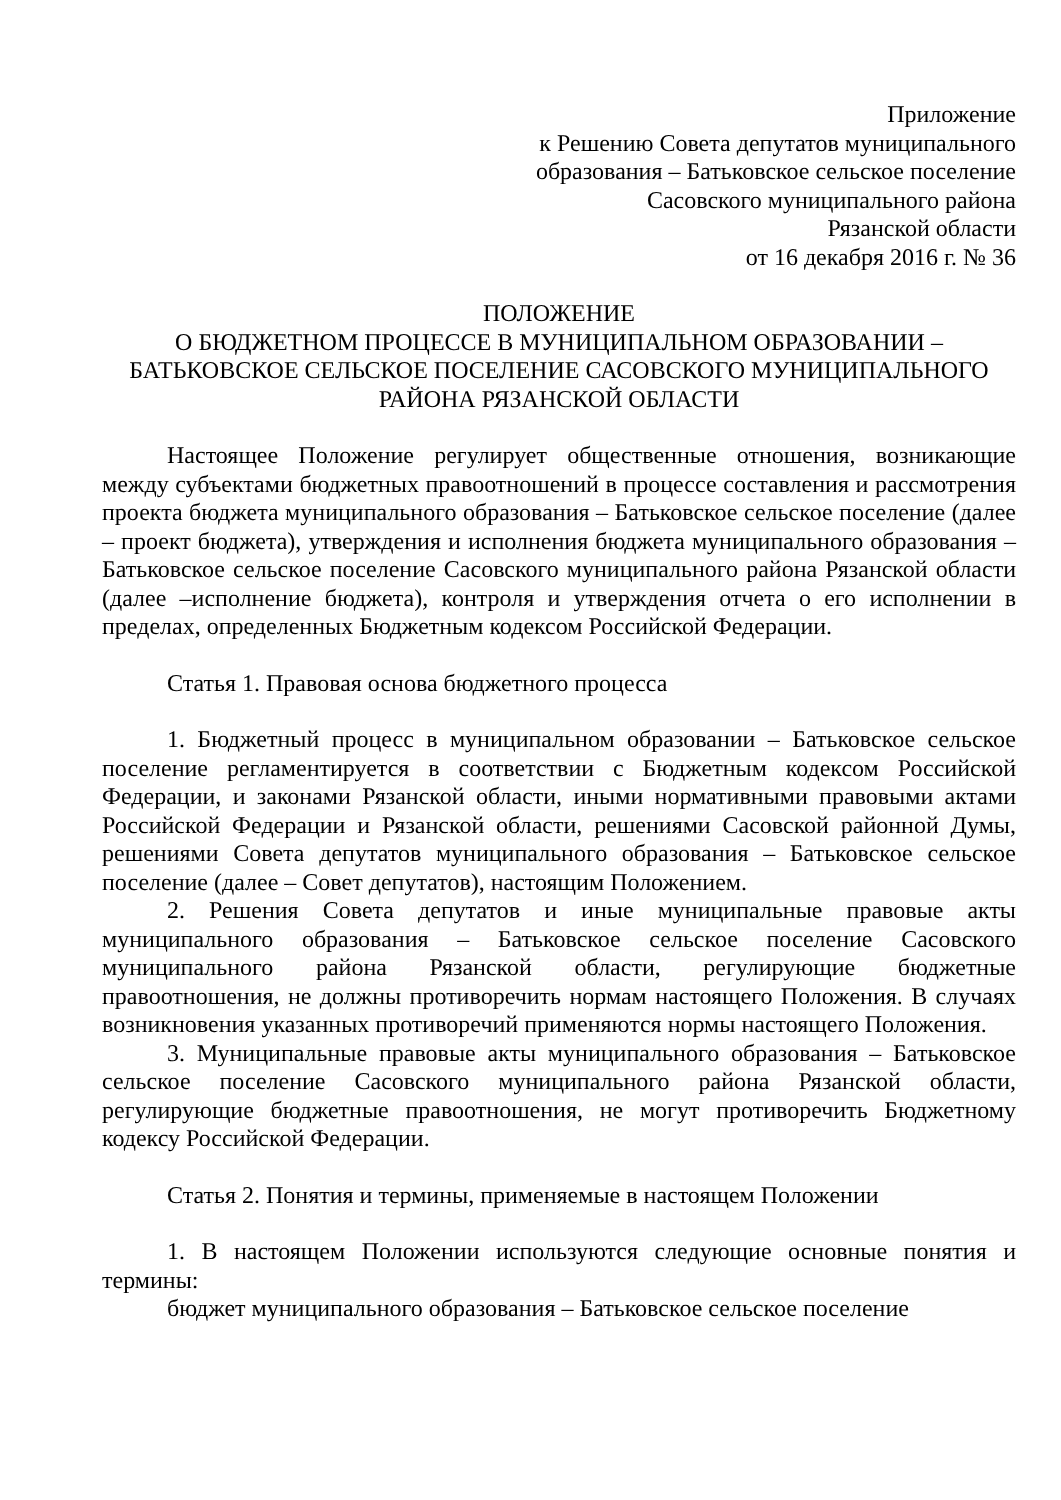Приложение
к Решению Совета депутатов муниципального
образования – Батьковское сельское поселение
Сасовского муниципального района
Рязанской области
от 16 декабря 2016 г. № 36
ПОЛОЖЕНИЕ
О БЮДЖЕТНОМ ПРОЦЕССЕ В МУНИЦИПАЛЬНОМ ОБРАЗОВАНИИ – БАТЬКОВСКОЕ СЕЛЬСКОЕ ПОСЕЛЕНИЕ САСОВСКОГО МУНИЦИПАЛЬНОГО РАЙОНА РЯЗАНСКОЙ ОБЛАСТИ
Настоящее Положение регулирует общественные отношения, возникающие между субъектами бюджетных правоотношений в процессе составления и рассмотрения проекта бюджета муниципального образования – Батьковское сельское поселение (далее – проект бюджета), утверждения и исполнения бюджета муниципального образования – Батьковское сельское поселение Сасовского муниципального района Рязанской области (далее –исполнение бюджета), контроля и утверждения отчета о его исполнении в пределах, определенных Бюджетным кодексом Российской Федерации.
Статья 1. Правовая основа бюджетного процесса
1. Бюджетный процесс в муниципальном образовании – Батьковское сельское поселение регламентируется в соответствии с Бюджетным кодексом Российской Федерации, и законами Рязанской области, иными нормативными правовыми актами Российской Федерации и Рязанской области, решениями Сасовской районной Думы, решениями Совета депутатов муниципального образования – Батьковское сельское поселение (далее – Совет депутатов), настоящим Положением.
2. Решения Совета депутатов и иные муниципальные правовые акты муниципального образования – Батьковское сельское поселение Сасовского муниципального района Рязанской области, регулирующие бюджетные правоотношения, не должны противоречить нормам настоящего Положения. В случаях возникновения указанных противоречий применяются нормы настоящего Положения.
3. Муниципальные правовые акты муниципального образования – Батьковское сельское поселение Сасовского муниципального района Рязанской области, регулирующие бюджетные правоотношения, не могут противоречить Бюджетному кодексу Российской Федерации.
Статья 2. Понятия и термины, применяемые в настоящем Положении
1. В настоящем Положении используются следующие основные понятия и термины:
бюджет муниципального образования – Батьковское сельское поселение